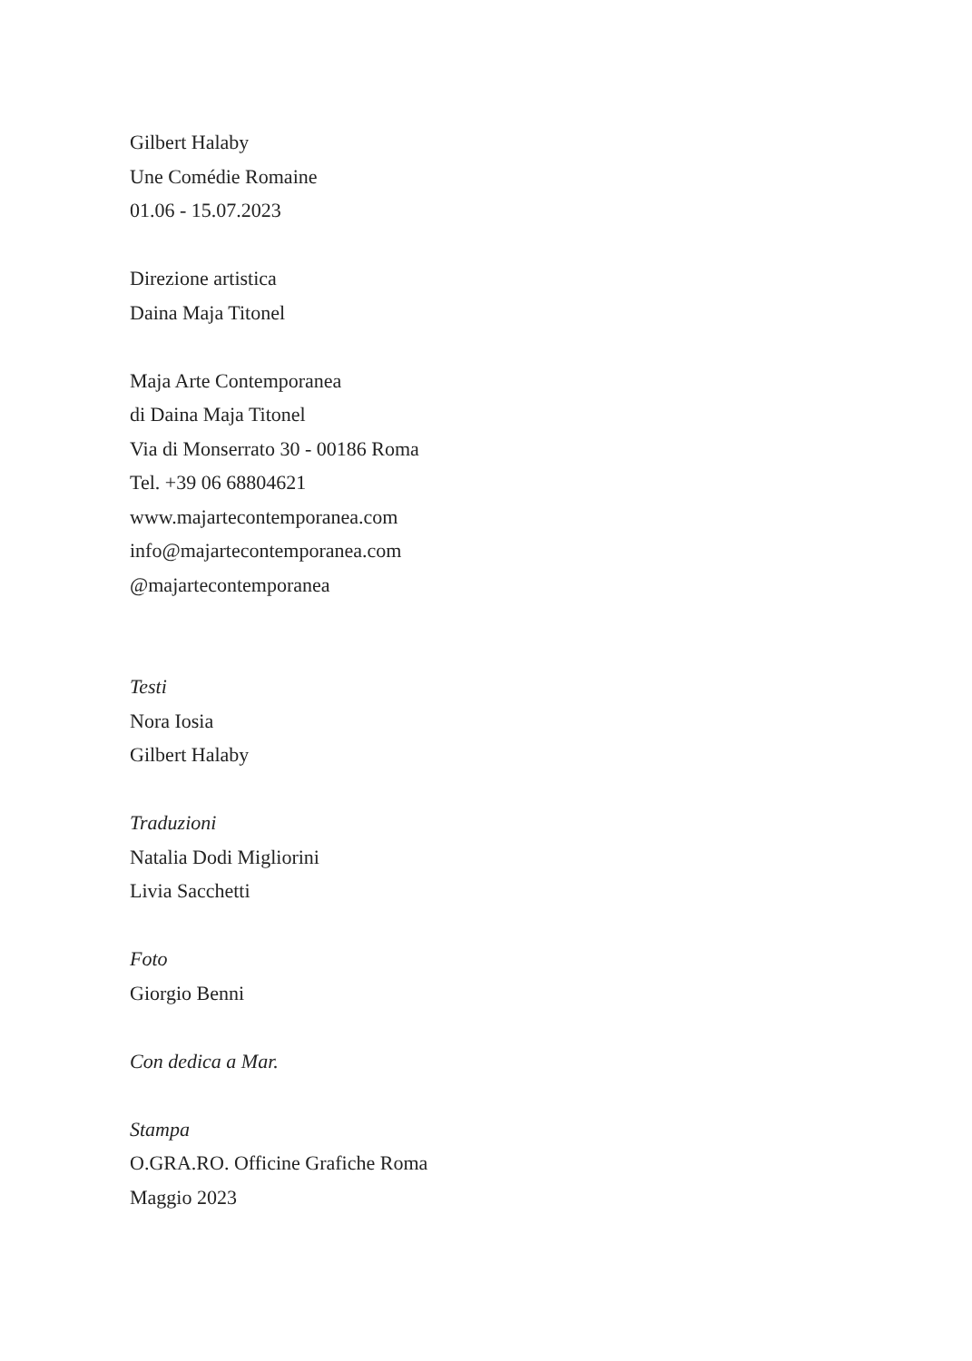Gilbert Halaby
Une Comédie Romaine
01.06 - 15.07.2023
Direzione artistica
Daina Maja Titonel
Maja Arte Contemporanea
di Daina Maja Titonel
Via di Monserrato 30 - 00186 Roma
Tel. +39 06 68804621
www.majartecontemporanea.com
info@majartecontemporanea.com
@majartecontemporanea
Testi
Nora Iosia
Gilbert Halaby
Traduzioni
Natalia Dodi Migliorini
Livia Sacchetti
Foto
Giorgio Benni
Con dedica a Mar.
Stampa
O.GRA.RO. Officine Grafiche Roma
Maggio 2023